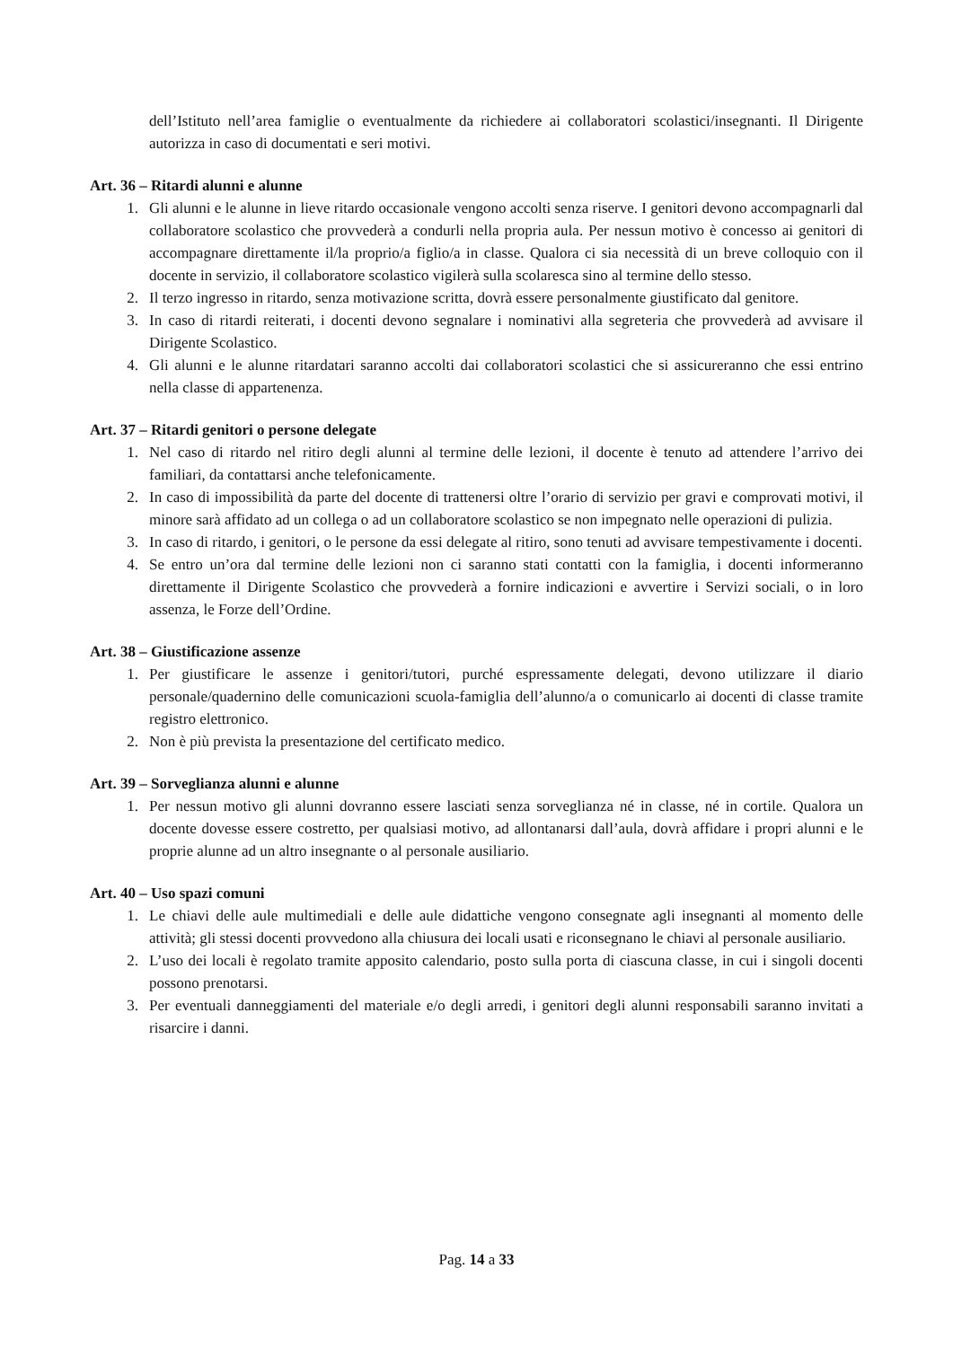dell’Istituto nell’area famiglie o eventualmente da richiedere ai collaboratori scolastici/insegnanti. Il Dirigente autorizza in caso di documentati e seri motivi.
Art. 36 – Ritardi alunni e alunne
1. Gli alunni e le alunne in lieve ritardo occasionale vengono accolti senza riserve. I genitori devono accompagnarli dal collaboratore scolastico che provvederà a condurli nella propria aula. Per nessun motivo è concesso ai genitori di accompagnare direttamente il/la proprio/a figlio/a in classe. Qualora ci sia necessità di un breve colloquio con il docente in servizio, il collaboratore scolastico vigilerà sulla scolaresca sino al termine dello stesso.
2. Il terzo ingresso in ritardo, senza motivazione scritta, dovrà essere personalmente giustificato dal genitore.
3. In caso di ritardi reiterati, i docenti devono segnalare i nominativi alla segreteria che provvederà ad avvisare il Dirigente Scolastico.
4. Gli alunni e le alunne ritardatari saranno accolti dai collaboratori scolastici che si assicureranno che essi entrino nella classe di appartenenza.
Art. 37 – Ritardi genitori o persone delegate
1. Nel caso di ritardo nel ritiro degli alunni al termine delle lezioni, il docente è tenuto ad attendere l’arrivo dei familiari, da contattarsi anche telefonicamente.
2. In caso di impossibilità da parte del docente di trattenersi oltre l’orario di servizio per gravi e comprovati motivi, il minore sarà affidato ad un collega o ad un collaboratore scolastico se non impegnato nelle operazioni di pulizia.
3. In caso di ritardo, i genitori, o le persone da essi delegate al ritiro, sono tenuti ad avvisare tempestivamente i docenti.
4. Se entro un’ora dal termine delle lezioni non ci saranno stati contatti con la famiglia, i docenti informeranno direttamente il Dirigente Scolastico che provvederà a fornire indicazioni e avvertire i Servizi sociali, o in loro assenza, le Forze dell’Ordine.
Art. 38 – Giustificazione assenze
1. Per giustificare le assenze i genitori/tutori, purché espressamente delegati, devono utilizzare il diario personale/quadernino delle comunicazioni scuola-famiglia dell’alunno/a o comunicarlo ai docenti di classe tramite registro elettronico.
2. Non è più prevista la presentazione del certificato medico.
Art. 39 – Sorveglianza alunni e alunne
1. Per nessun motivo gli alunni dovranno essere lasciati senza sorveglianza né in classe, né in cortile. Qualora un docente dovesse essere costretto, per qualsiasi motivo, ad allontanarsi dall’aula, dovrà affidare i propri alunni e le proprie alunne ad un altro insegnante o al personale ausiliario.
Art. 40 – Uso spazi comuni
1. Le chiavi delle aule multimediali e delle aule didattiche vengono consegnate agli insegnanti al momento delle attività; gli stessi docenti provvedono alla chiusura dei locali usati e riconsegnano le chiavi al personale ausiliario.
2. L’uso dei locali è regolato tramite apposito calendario, posto sulla porta di ciascuna classe, in cui i singoli docenti possono prenotarsi.
3. Per eventuali danneggiamenti del materiale e/o degli arredi, i genitori degli alunni responsabili saranno invitati a risarcire i danni.
Pag. 14 a 33